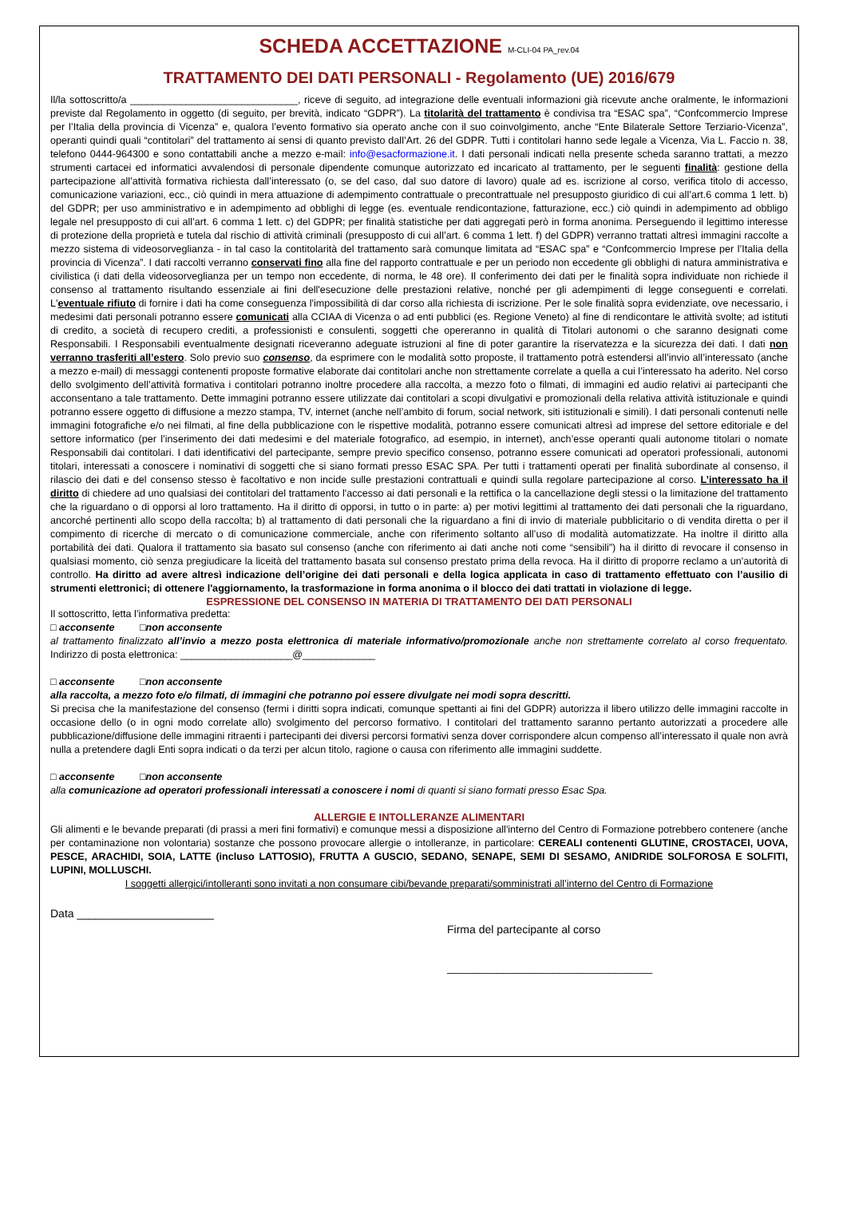SCHEDA ACCETTAZIONE M-CLI-04 PA_rev.04
TRATTAMENTO DEI DATI PERSONALI - Regolamento (UE) 2016/679
Il/la sottoscritto/a ______________________________, riceve di seguito, ad integrazione delle eventuali informazioni già ricevute anche oralmente, le informazioni previste dal Regolamento in oggetto (di seguito, per brevità, indicato “GDPR”). La titolarità del trattamento è condivisa tra “ESAC spa”, “Confcommercio Imprese per l’Italia della provincia di Vicenza” e, qualora l’evento formativo sia operato anche con il suo coinvolgimento, anche “Ente Bilaterale Settore Terziario-Vicenza”, operanti quindi quali “contitolari” del trattamento ai sensi di quanto previsto dall’Art. 26 del GDPR. Tutti i contitolari hanno sede legale a Vicenza, Via L. Faccio n. 38, telefono 0444-964300 e sono contattabili anche a mezzo e-mail: info@esacformazione.it. I dati personali indicati nella presente scheda saranno trattati, a mezzo strumenti cartacei ed informatici avvalendosi di personale dipendente comunque autorizzato ed incaricato al trattamento, per le seguenti finalità: gestione della partecipazione all’attività formativa richiesta dall’interessato (o, se del caso, dal suo datore di lavoro) quale ad es. iscrizione al corso, verifica titolo di accesso, comunicazione variazioni, ecc., ciò quindi in mera attuazione di adempimento contrattuale o precontrattuale nel presupposto giuridico di cui all’art.6 comma 1 lett. b) del GDPR; per uso amministrativo e in adempimento ad obblighi di legge (es. eventuale rendicontazione, fatturazione, ecc.) ciò quindi in adempimento ad obbligo legale nel presupposto di cui all’art. 6 comma 1 lett. c) del GDPR; per finalità statistiche per dati aggregati però in forma anonima. Perseguendo il legittimo interesse di protezione della proprietà e tutela dal rischio di attività criminali (presupposto di cui all’art. 6 comma 1 lett. f) del GDPR) verranno trattati altresì immagini raccolte a mezzo sistema di videosorveglianza - in tal caso la contitolarità del trattamento sarà comunque limitata ad “ESAC spa” e “Confcommercio Imprese per l’Italia della provincia di Vicenza”. I dati raccolti verranno conservati fino alla fine del rapporto contrattuale e per un periodo non eccedente gli obblighi di natura amministrativa e civilistica (i dati della videosorveglianza per un tempo non eccedente, di norma, le 48 ore). Il conferimento dei dati per le finalità sopra individuate non richiede il consenso al trattamento risultando essenziale ai fini dell'esecuzione delle prestazioni relative, nonché per gli adempimenti di legge conseguenti e correlati. L'eventuale rifiuto di fornire i dati ha come conseguenza l'impossibilità di dar corso alla richiesta di iscrizione. Per le sole finalità sopra evidenziate, ove necessario, i medesimi dati personali potranno essere comunicati alla CCIAA di Vicenza o ad enti pubblici (es. Regione Veneto) al fine di rendicontare le attività svolte; ad istituti di credito, a società di recupero crediti, a professionisti e consulenti, soggetti che opereranno in qualità di Titolari autonomi o che saranno designati come Responsabili. I Responsabili eventualmente designati riceveranno adeguate istruzioni al fine di poter garantire la riservatezza e la sicurezza dei dati. I dati non verranno trasferiti all’estero. Solo previo suo consenso, da esprimere con le modalità sotto proposte, il trattamento potrà estendersi all’invio all’interessato (anche a mezzo e-mail) di messaggi contenenti proposte formative elaborate dai contitolari anche non strettamente correlate a quella a cui l’interessato ha aderito. Nel corso dello svolgimento dell’attività formativa i contitolari potranno inoltre procedere alla raccolta, a mezzo foto o filmati, di immagini ed audio relativi ai partecipanti che acconsentano a tale trattamento. Dette immagini potranno essere utilizzate dai contitolari a scopi divulgativi e promozionali della relativa attività istituzionale e quindi potranno essere oggetto di diffusione a mezzo stampa, TV, internet (anche nell’ambito di forum, social network, siti istituzionali e simili). I dati personali contenuti nelle immagini fotografiche e/o nei filmati, al fine della pubblicazione con le rispettive modalità, potranno essere comunicati altresì ad imprese del settore editoriale e del settore informatico (per l’inserimento dei dati medesimi e del materiale fotografico, ad esempio, in internet), anch’esse operanti quali autonome titolari o nomate Responsabili dai contitolari. I dati identificativi del partecipante, sempre previo specifico consenso, potranno essere comunicati ad operatori professionali, autonomi titolari, interessati a conoscere i nominativi di soggetti che si siano formati presso ESAC SPA. Per tutti i trattamenti operati per finalità subordinate al consenso, il rilascio dei dati e del consenso stesso è facoltativo e non incide sulle prestazioni contrattuali e quindi sulla regolare partecipazione al corso. L’interessato ha il diritto di chiedere ad uno qualsiasi dei contitolari del trattamento l'accesso ai dati personali e la rettifica o la cancellazione degli stessi o la limitazione del trattamento che la riguardano o di opporsi al loro trattamento. Ha il diritto di opporsi, in tutto o in parte: a) per motivi legittimi al trattamento dei dati personali che la riguardano, ancorché pertinenti allo scopo della raccolta; b) al trattamento di dati personali che la riguardano a fini di invio di materiale pubblicitario o di vendita diretta o per il compimento di ricerche di mercato o di comunicazione commerciale, anche con riferimento soltanto all’uso di modalità automatizzate. Ha inoltre il diritto alla portabilità dei dati. Qualora il trattamento sia basato sul consenso (anche con riferimento ai dati anche noti come “sensibili”) ha il diritto di revocare il consenso in qualsiasi momento, ciò senza pregiudicare la liceità del trattamento basata sul consenso prestato prima della revoca. Ha il diritto di proporre reclamo a un'autorità di controllo. Ha diritto ad avere altresì indicazione dell’origine dei dati personali e della logica applicata in caso di trattamento effettuato con l’ausilio di strumenti elettronici; di ottenere l'aggiornamento, la trasformazione in forma anonima o il blocco dei dati trattati in violazione di legge.
ESPRESSIONE DEL CONSENSO IN MATERIA DI TRATTAMENTO DEI DATI PERSONALI
Il sottoscritto, letta l’informativa predetta:
□ acconsente □non acconsente
al trattamento finalizzato all’invio a mezzo posta elettronica di materiale informativo/promozionale anche non strettamente correlato al corso frequentato. Indirizzo di posta elettronica: ____________________@_____________
□ acconsente □non acconsente
alla raccolta, a mezzo foto e/o filmati, di immagini che potranno poi essere divulgate nei modi sopra descritti.
Si precisa che la manifestazione del consenso (fermi i diritti sopra indicati, comunque spettanti ai fini del GDPR) autorizza il libero utilizzo delle immagini raccolte in occasione dello (o in ogni modo correlate allo) svolgimento del percorso formativo. I contitolari del trattamento saranno pertanto autorizzati a procedere alle pubblicazione/diffusione delle immagini ritraenti i partecipanti dei diversi percorsi formativi senza dover corrispondere alcun compenso all’interessato il quale non avrà nulla a pretendere dagli Enti sopra indicati o da terzi per alcun titolo, ragione o causa con riferimento alle immagini suddette.
□ acconsente □non acconsente
alla comunicazione ad operatori professionali interessati a conoscere i nomi di quanti si siano formati presso Esac Spa.
ALLERGIE E INTOLLERANZE ALIMENTARI
Gli alimenti e le bevande preparati (di prassi a meri fini formativi) e comunque messi a disposizione all'interno del Centro di Formazione potrebbero contenere (anche per contaminazione non volontaria) sostanze che possono provocare allergie o intolleranze, in particolare: CEREALI contenenti GLUTINE, CROSTACEI, UOVA, PESCE, ARACHIDI, SOIA, LATTE (incluso LATTOSIO), FRUTTA A GUSCIO, SEDANO, SENAPE, SEMI DI SESAMO, ANIDRIDE SOLFOROSA E SOLFITI, LUPINI, MOLLUSCHI.
I soggetti allergici/intolleranti sono invitati a non consumare cibi/bevande preparati/somministrati all’interno del Centro di Formazione
Data ______________________
Firma del partecipante al corso
_________________________________